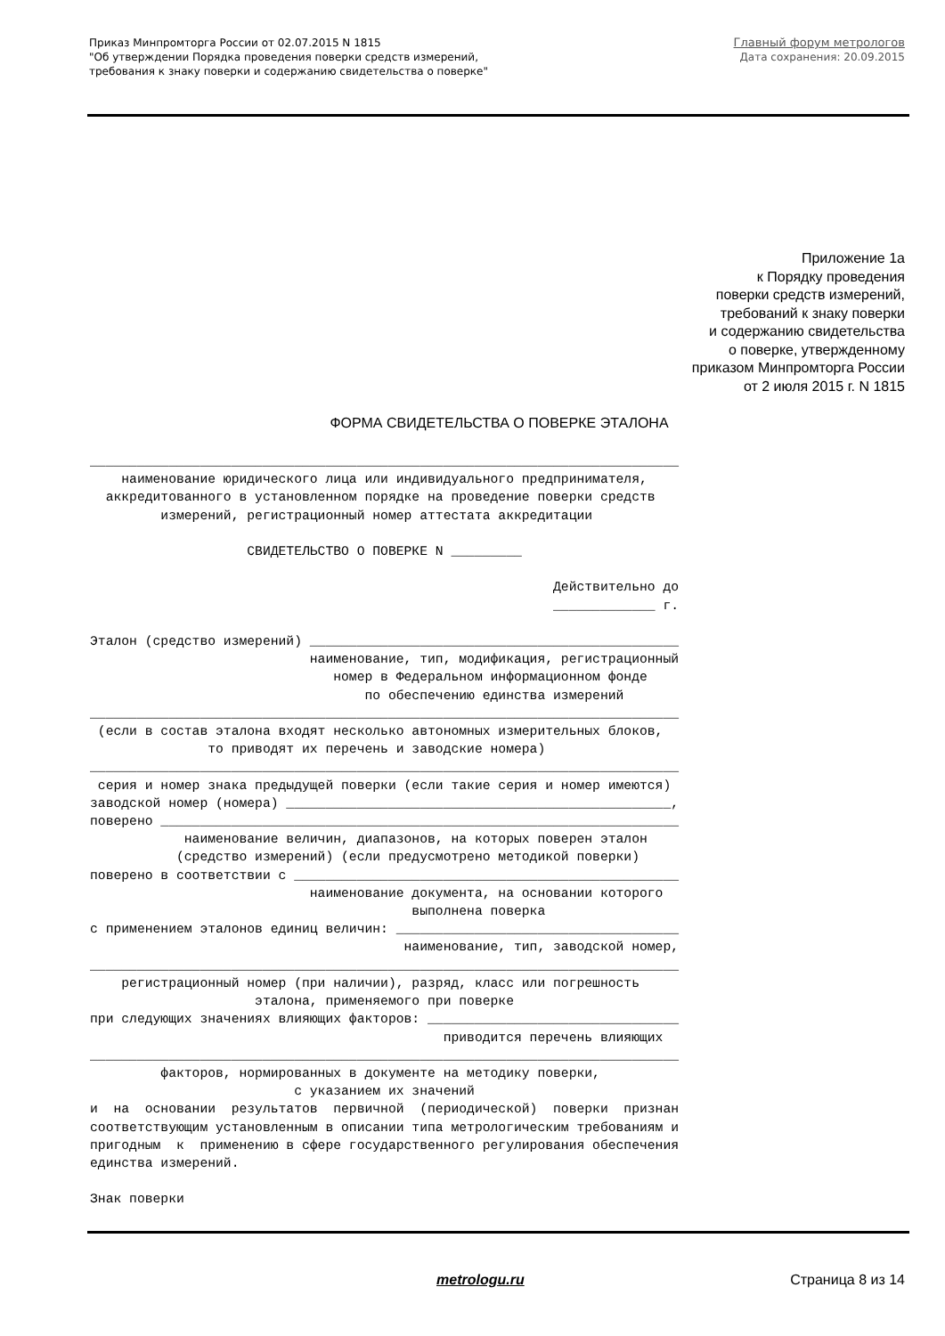Приказ Минпромторга России от 02.07.2015 N 1815
"Об утверждении Порядка проведения поверки средств измерений,
требования к знаку поверки и содержанию свидетельства о поверке"
Главный форум метрологов
Дата сохранения: 20.09.2015
Приложение 1а
к Порядку проведения
поверки средств измерений,
требований к знаку поверки
и содержанию свидетельства
о поверке, утвержденному
приказом Минпромторга России
от 2 июля 2015 г. N 1815
ФОРМА СВИДЕТЕЛЬСТВА О ПОВЕРКЕ ЭТАЛОНА
___________________________________________________________________________
    наименование юридического лица или индивидуального предпринимателя,
  аккредитованного в установленном порядке на проведение поверки средств
         измерений, регистрационный номер аттестата аккредитации

                    СВИДЕТЕЛЬСТВО О ПОВЕРКЕ N _________

                                                           Действительно до
                                                           _____________ г.

Эталон (средство измерений) _______________________________________________
                            наименование, тип, модификация, регистрационный
                               номер в Федеральном информационном фонде
                                   по обеспечению единства измерений
___________________________________________________________________________
 (если в состав эталона входят несколько автономных измерительных блоков,
               то приводят их перечень и заводские номера)
___________________________________________________________________________
 серия и номер знака предыдущей поверки (если такие серия и номер имеются)
заводской номер (номера) _________________________________________________,
поверено __________________________________________________________________
            наименование величин, диапазонов, на которых поверен эталон
           (средство измерений) (если предусмотрено методикой поверки)
поверено в соответствии с _________________________________________________
                            наименование документа, на основании которого
                                         выполнена поверка
с применением эталонов единиц величин: ____________________________________
                                        наименование, тип, заводской номер,
___________________________________________________________________________
    регистрационный номер (при наличии), разряд, класс или погрешность
                     эталона, применяемого при поверке
при следующих значениях влияющих факторов: ________________________________
                                             приводится перечень влияющих
___________________________________________________________________________
         факторов, нормированных в документе на методику поверки,
                          с указанием их значений
и  на  основании  результатов  первичной  (периодической)  поверки  признан
соответствующим установленным в описании типа метрологическим требованиям и
пригодным  к  применению в сфере государственного регулирования обеспечения
единства измерений.

Знак поверки
metrologu.ru Страница 8 из 14